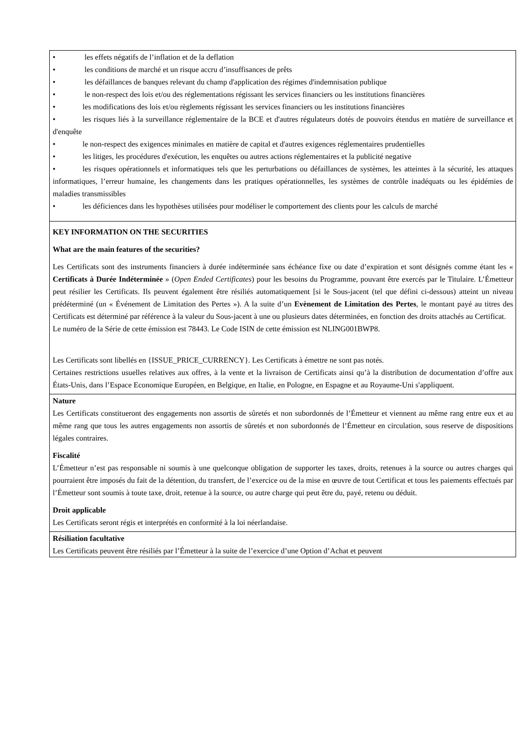• les effets négatifs de l’inflation et de la deflation
• les conditions de marché et un risque accru d’insuffisances de prêts
• les défaillances de banques relevant du champ d'application des régimes d'indemnisation publique
• le non-respect des lois et/ou des réglementations régissant les services financiers ou les institutions financières
• les modifications des lois et/ou règlements régissant les services financiers ou les institutions financières
• les risques liés à la surveillance réglementaire de la BCE et d'autres régulateurs dotés de pouvoirs étendus en matière de surveillance et d'enquête
• le non-respect des exigences minimales en matière de capital et d'autres exigences réglementaires prudentielles
• les litiges, les procédures d'exécution, les enquêtes ou autres actions réglementaires et la publicité negative
• les risques opérationnels et informatiques tels que les perturbations ou défaillances de systèmes, les atteintes à la sécurité, les attaques informatiques, l’erreur humaine, les changements dans les pratiques opérationnelles, les systèmes de contrôle inadéquats ou les épidémies de maladies transmissibles
• les déficiences dans les hypothèses utilisées pour modéliser le comportement des clients pour les calculs de marché
KEY INFORMATION ON THE SECURITIES
What are the main features of the securities?
Les Certificats sont des instruments financiers à durée indéterminée sans échéance fixe ou date d’expiration et sont désignés comme étant les « Certificats à Durée Indéterminée » (Open Ended Certificates) pour les besoins du Programme, pouvant être exercés par le Titulaire. L’Émetteur peut résilier les Certificats. Ils peuvent également être résiliés automatiquement [si le Sous-jacent (tel que défini ci-dessous) atteint un niveau prédéterminé (un « Événement de Limitation des Pertes »). A la suite d’un Evènement de Limitation des Pertes, le montant payé au titres des Certificats est déterminé par référence à la valeur du Sous-jacent à une ou plusieurs dates déterminées, en fonction des droits attachés au Certificat.
Le numéro de la Série de cette émission est 78443. Le Code ISIN de cette émission est NLING001BWP8.
Les Certificats sont libellés en {ISSUE_PRICE_CURRENCY}. Les Certificats à émettre ne sont pas notés.
Certaines restrictions usuelles relatives aux offres, à la vente et la livraison de Certificats ainsi qu’à la distribution de documentation d’offre aux États-Unis, dans l’Espace Economique Européen, en Belgique, en Italie, en Pologne, en Espagne et au Royaume-Uni s'appliquent.
Nature
Les Certificats constitueront des engagements non assortis de sûretés et non subordonnés de l’Émetteur et viennent au même rang entre eux et au même rang que tous les autres engagements non assortis de sûretés et non subordonnés de l’Émetteur en circulation, sous reserve de dispositions légales contraires.
Fiscalité
L’Émetteur n’est pas responsable ni soumis à une quelconque obligation de supporter les taxes, droits, retenues à la source ou autres charges qui pourraient être imposés du fait de la détention, du transfert, de l’exercice ou de la mise en œuvre de tout Certificat et tous les paiements effectués par l’Émetteur sont soumis à toute taxe, droit, retenue à la source, ou autre charge qui peut être du, payé, retenu ou déduit.
Droit applicable
Les Certificats seront régis et interprétés en conformité à la loi néerlandaise.
Résiliation facultative
Les Certificats peuvent être résiliés par l’Émetteur à la suite de l’exercice d’une Option d’Achat et peuvent